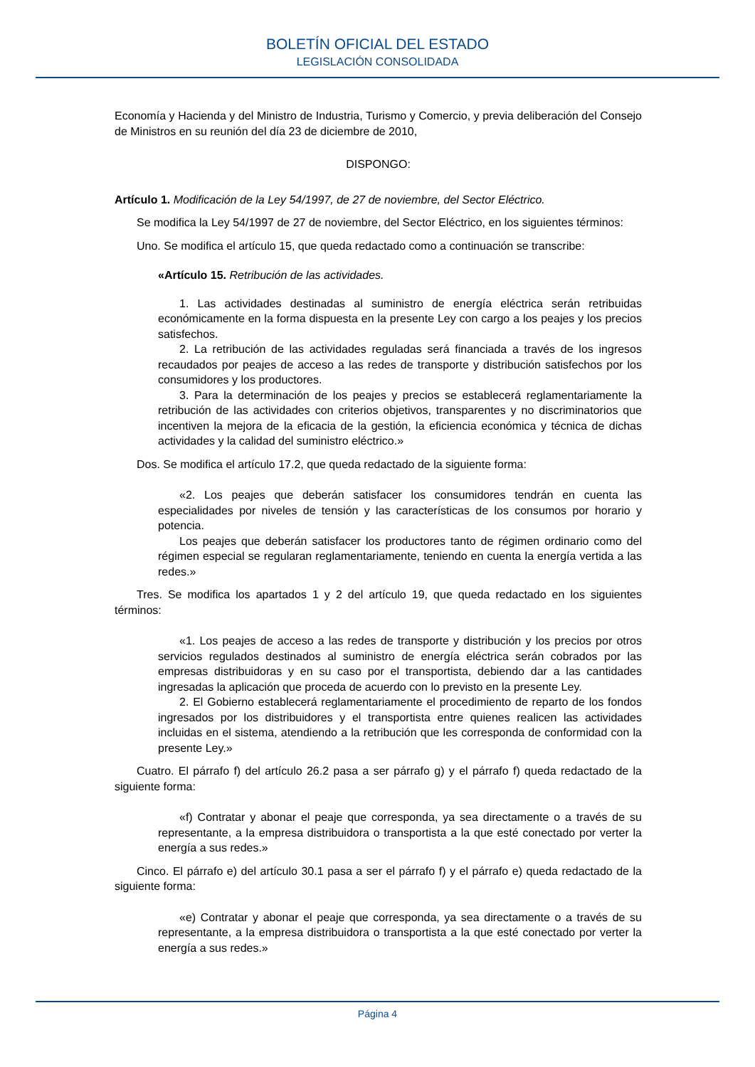BOLETÍN OFICIAL DEL ESTADO
LEGISLACIÓN CONSOLIDADA
Economía y Hacienda y del Ministro de Industria, Turismo y Comercio, y previa deliberación del Consejo de Ministros en su reunión del día 23 de diciembre de 2010,
DISPONGO:
Artículo 1. Modificación de la Ley 54/1997, de 27 de noviembre, del Sector Eléctrico.
Se modifica la Ley 54/1997 de 27 de noviembre, del Sector Eléctrico, en los siguientes términos:
Uno. Se modifica el artículo 15, que queda redactado como a continuación se transcribe:
«Artículo 15. Retribución de las actividades.
1. Las actividades destinadas al suministro de energía eléctrica serán retribuidas económicamente en la forma dispuesta en la presente Ley con cargo a los peajes y los precios satisfechos.
2. La retribución de las actividades reguladas será financiada a través de los ingresos recaudados por peajes de acceso a las redes de transporte y distribución satisfechos por los consumidores y los productores.
3. Para la determinación de los peajes y precios se establecerá reglamentariamente la retribución de las actividades con criterios objetivos, transparentes y no discriminatorios que incentiven la mejora de la eficacia de la gestión, la eficiencia económica y técnica de dichas actividades y la calidad del suministro eléctrico.»
Dos. Se modifica el artículo 17.2, que queda redactado de la siguiente forma:
«2. Los peajes que deberán satisfacer los consumidores tendrán en cuenta las especialidades por niveles de tensión y las características de los consumos por horario y potencia.
Los peajes que deberán satisfacer los productores tanto de régimen ordinario como del régimen especial se regularan reglamentariamente, teniendo en cuenta la energía vertida a las redes.»
Tres. Se modifica los apartados 1 y 2 del artículo 19, que queda redactado en los siguientes términos:
«1. Los peajes de acceso a las redes de transporte y distribución y los precios por otros servicios regulados destinados al suministro de energía eléctrica serán cobrados por las empresas distribuidoras y en su caso por el transportista, debiendo dar a las cantidades ingresadas la aplicación que proceda de acuerdo con lo previsto en la presente Ley.
2. El Gobierno establecerá reglamentariamente el procedimiento de reparto de los fondos ingresados por los distribuidores y el transportista entre quienes realicen las actividades incluidas en el sistema, atendiendo a la retribución que les corresponda de conformidad con la presente Ley.»
Cuatro. El párrafo f) del artículo 26.2 pasa a ser párrafo g) y el párrafo f) queda redactado de la siguiente forma:
«f) Contratar y abonar el peaje que corresponda, ya sea directamente o a través de su representante, a la empresa distribuidora o transportista a la que esté conectado por verter la energía a sus redes.»
Cinco. El párrafo e) del artículo 30.1 pasa a ser el párrafo f) y el párrafo e) queda redactado de la siguiente forma:
«e) Contratar y abonar el peaje que corresponda, ya sea directamente o a través de su representante, a la empresa distribuidora o transportista a la que esté conectado por verter la energía a sus redes.»
Página 4